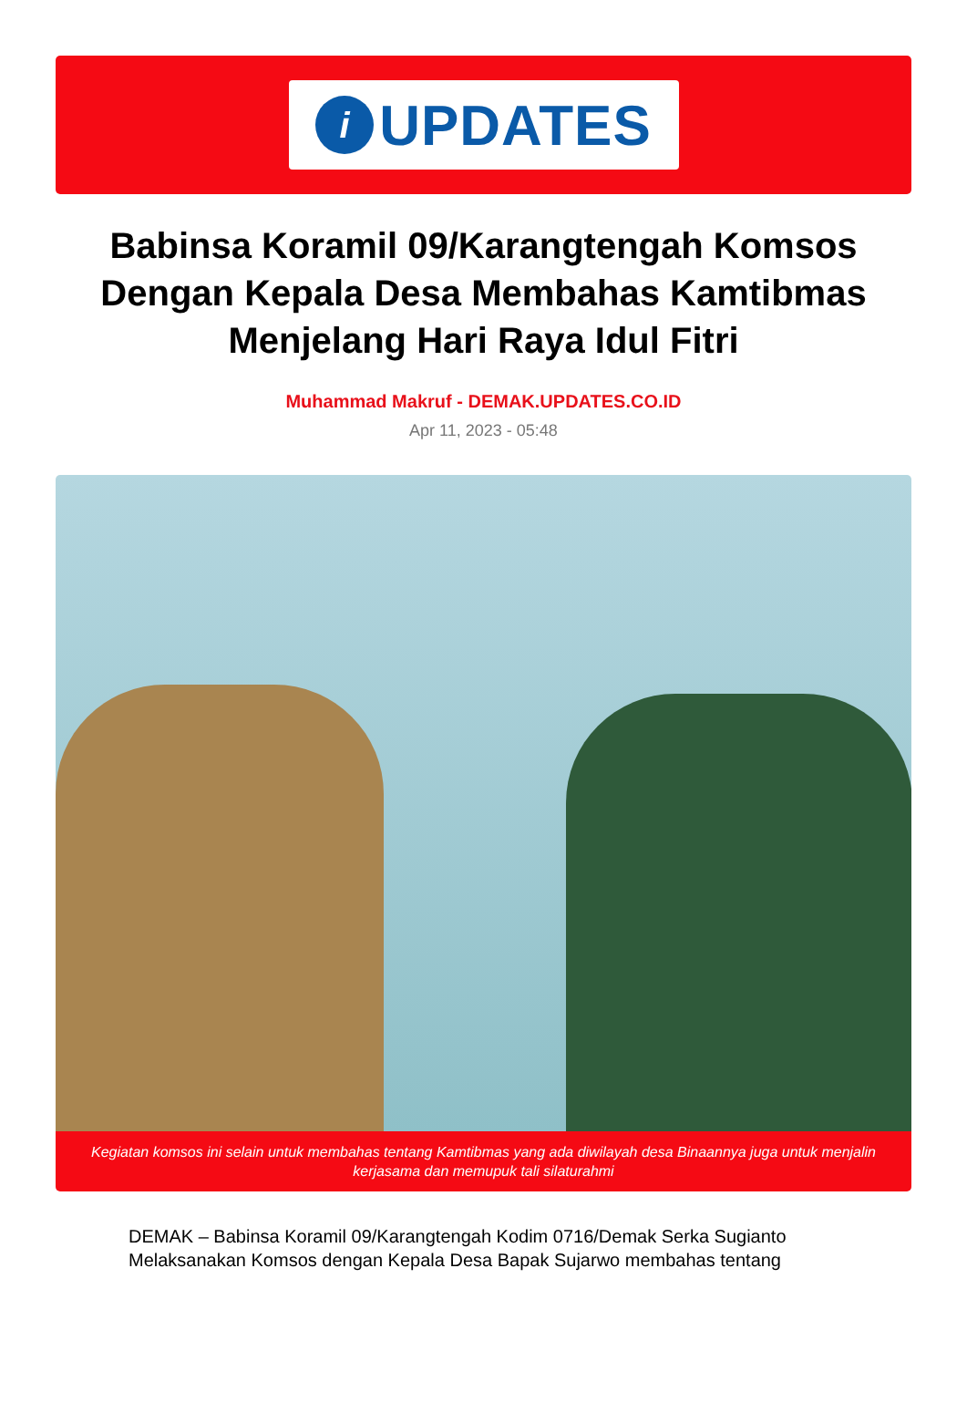i
UPDATES
Babinsa Koramil 09/Karangtengah Komsos Dengan Kepala Desa Membahas Kamtibmas Menjelang Hari Raya Idul Fitri
Muhammad Makruf - DEMAK.UPDATES.CO.ID
Apr 11, 2023 - 05:48
Kegiatan komsos ini selain untuk membahas tentang Kamtibmas yang ada diwilayah desa Binaannya juga untuk menjalin kerjasama dan memupuk tali silaturahmi
DEMAK – Babinsa Koramil 09/Karangtengah Kodim 0716/Demak Serka Sugianto Melaksanakan Komsos dengan Kepala Desa Bapak Sujarwo membahas tentang